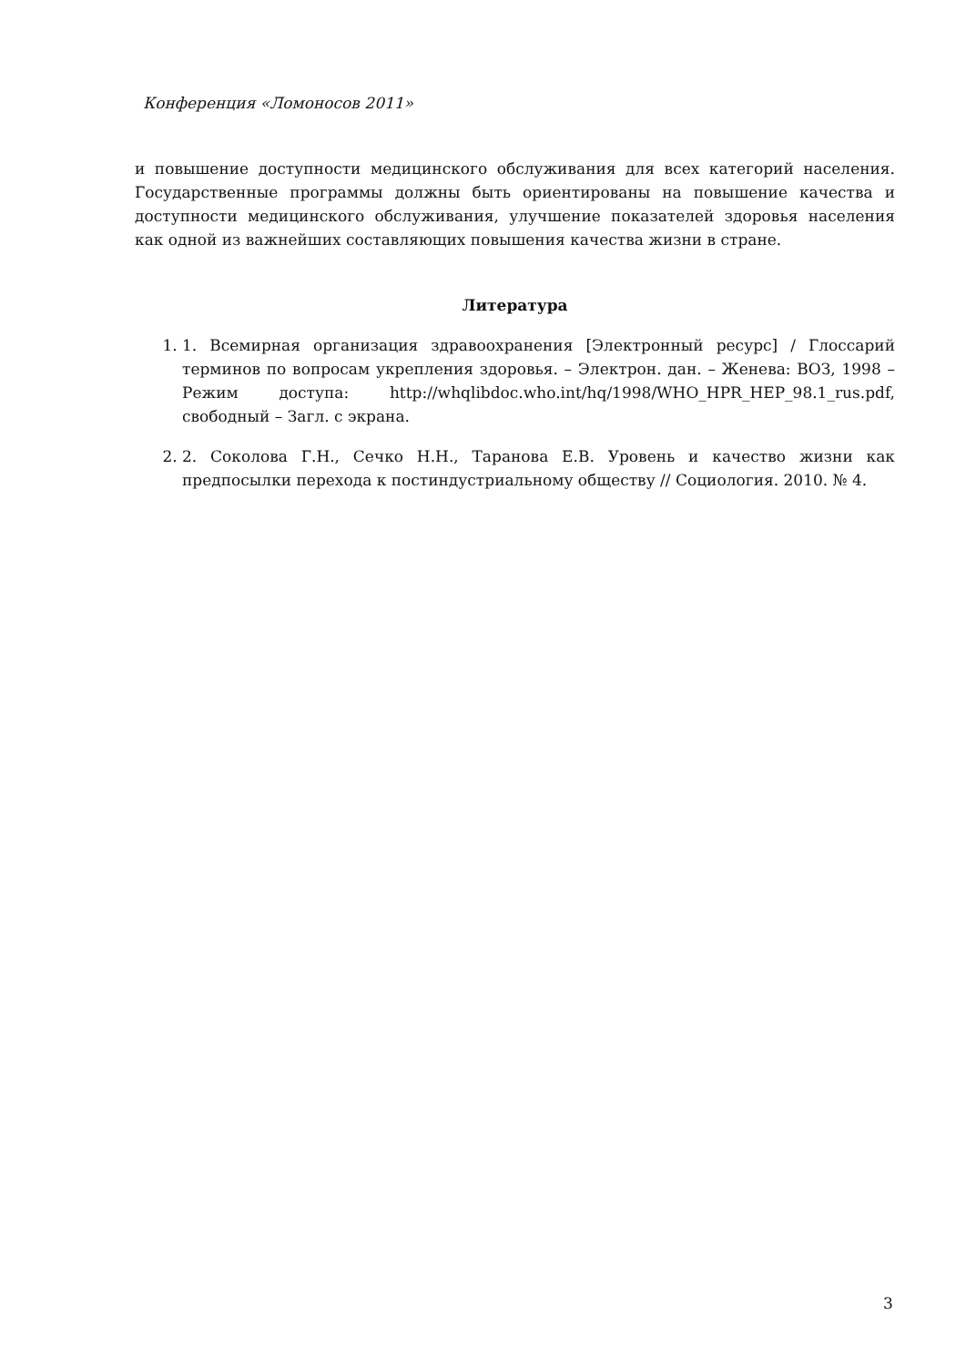Конференция «Ломоносов 2011»
и повышение доступности медицинского обслуживания для всех категорий населения. Государственные программы должны быть ориентированы на повышение качества и доступности медицинского обслуживания, улучшение показателей здоровья населения как одной из важнейших составляющих повышения качества жизни в стране.
Литература
1. 1. Всемирная организация здравоохранения [Электронный ресурс] / Глоссарий терминов по вопросам укрепления здоровья. – Электрон. дан. – Женева: ВОЗ, 1998 – Режим доступа: http://whqlibdoc.who.int/hq/1998/WHO_HPR_HEP_98.1_rus.pdf, свободный – Загл. с экрана.
2. 2. Соколова Г.Н., Сечко Н.Н., Таранова Е.В. Уровень и качество жизни как предпосылки перехода к постиндустриальному обществу // Социология. 2010. № 4.
3